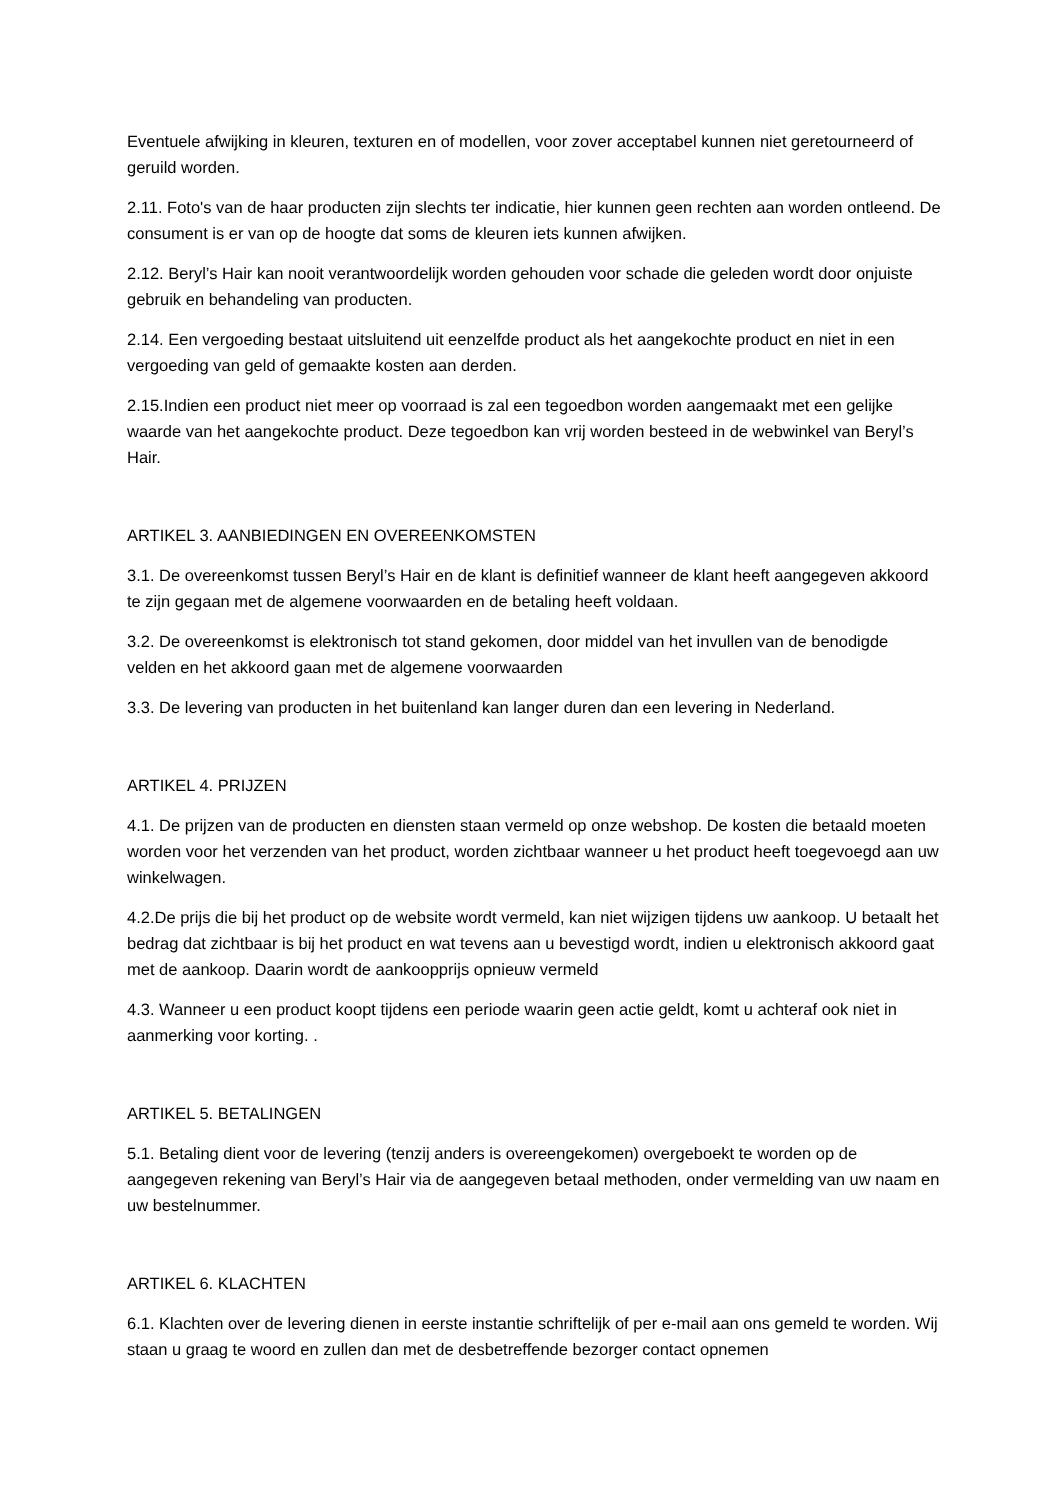Eventuele afwijking in kleuren, texturen en of modellen, voor zover acceptabel kunnen niet geretourneerd of geruild worden.
2.11. Foto's van de haar producten zijn slechts ter indicatie, hier kunnen geen rechten aan worden ontleend. De consument is er van op de hoogte dat soms de kleuren iets kunnen afwijken.
2.12. Beryl’s Hair kan nooit verantwoordelijk worden gehouden voor schade die geleden wordt door onjuiste gebruik en behandeling van producten.
2.14. Een vergoeding bestaat uitsluitend uit eenzelfde product als het aangekochte product en niet in een vergoeding van geld of gemaakte kosten aan derden.
2.15.Indien een product niet meer op voorraad is zal een tegoedbon worden aangemaakt met een gelijke waarde van het aangekochte product. Deze tegoedbon kan vrij worden besteed in de webwinkel van Beryl’s Hair.
ARTIKEL 3. AANBIEDINGEN EN OVEREENKOMSTEN
3.1. De overeenkomst tussen Beryl’s Hair en de klant is definitief wanneer de klant heeft aangegeven akkoord te zijn gegaan met de algemene voorwaarden en de betaling heeft voldaan.
3.2. De overeenkomst is elektronisch tot stand gekomen, door middel van het invullen van de benodigde velden en het akkoord gaan met de algemene voorwaarden
3.3. De levering van producten in het buitenland kan langer duren dan een levering in Nederland.
ARTIKEL 4. PRIJZEN
4.1. De prijzen van de producten en diensten staan vermeld op onze webshop. De kosten die betaald moeten worden voor het verzenden van het product, worden zichtbaar wanneer u het product heeft toegevoegd aan uw winkelwagen.
4.2.De prijs die bij het product op de website wordt vermeld, kan niet wijzigen tijdens uw aankoop. U betaalt het bedrag dat zichtbaar is bij het product en wat tevens aan u bevestigd wordt, indien u elektronisch akkoord gaat met de aankoop. Daarin wordt de aankoopprijs opnieuw vermeld
4.3. Wanneer u een product koopt tijdens een periode waarin geen actie geldt, komt u achteraf ook niet in aanmerking voor korting. .
ARTIKEL 5. BETALINGEN
5.1. Betaling dient voor de levering (tenzij anders is overeengekomen) overgeboekt te worden op de aangegeven rekening van Beryl’s Hair via de aangegeven betaal methoden, onder vermelding van uw naam en uw bestelnummer.
ARTIKEL 6. KLACHTEN
6.1. Klachten over de levering dienen in eerste instantie schriftelijk of per e-mail aan ons gemeld te worden. Wij staan u graag te woord en zullen dan met de desbetreffende bezorger contact opnemen